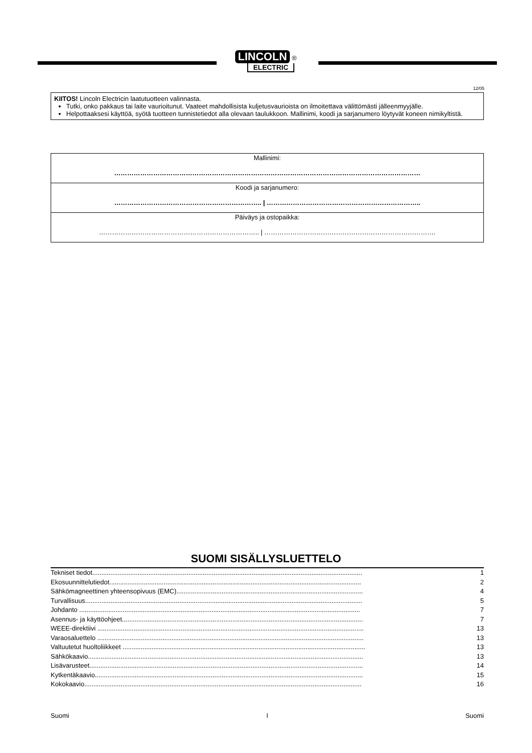LINCOLN ®
ELECTRIC
12/05
KIITOS! Lincoln Electricin laatutuotteen valinnasta.
Tutki, onko pakkaus tai laite vaurioitunut. Vaateet mahdollisista kuljetusvaurioista on ilmoitettava välittömästi jälleenmyyjälle.
Helpottaaksesi käyttöä, syötä tuotteen tunnistetiedot alla olevaan taulukkoon. Mallinimi, koodi ja sarjanumero löytyvät koneen nimikyltistä.
| Mallinimi: …………………………………………………………………………………………………………………………… |
| Koodi ja sarjanumero: ………………………………………………………….. / …………………………………………………………….. |
| Päiväys ja ostopaikka: ……………………………………………………………….. / ……………………………………………………………………. |
SUOMI SISÄLLYSLUETTELO
Tekniset tiedot..................................................................................................................................................... 1
Ekosuunnittelutiedot........................................................................................................................................... 2
Sähkömagneettinen yhteensopivuus (EMC)....................................................................................................... 4
Turvallisuus......................................................................................................................................................... 5
Johdanto ........................................................................................................................................................... 7
Asennus- ja käyttöohjeet..................................................................................................................................... 7
WEEE-direktiivi ................................................................................................................................................... 13
Varaosaluettelo ................................................................................................................................................... 13
Valtuutetut huoltoliikkeet ...................................................................................................................................... 13
Sähkökaavio........................................................................................................................................................ 13
Lisävarusteet....................................................................................................................................................... 14
Kytkentäkaavio.................................................................................................................................................... 15
Kokokaavio......................................................................................................................................................... 16
Suomi I Suomi